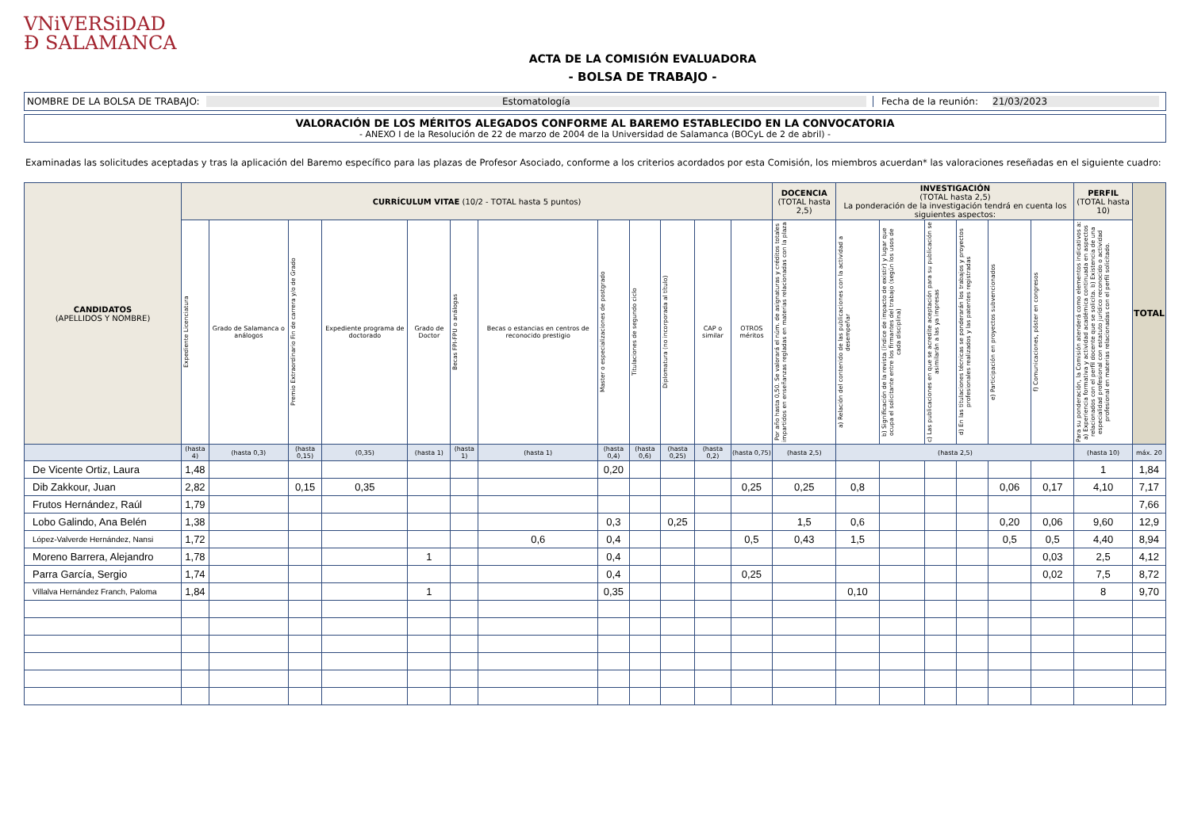VNiVERSiDAD
Ð SALAMANCA
ACTA DE LA COMISIÓN EVALUADORA
- BOLSA DE TRABAJO -
NOMBRE DE LA BOLSA DE TRABAJO: Estomatología Fecha de la reunión: 21/03/2023
VALORACIÓN DE LOS MÉRITOS ALEGADOS CONFORME AL BAREMO ESTABLECIDO EN LA CONVOCATORIA
- ANEXO I de la Resolución de 22 de marzo de 2004 de la Universidad de Salamanca (BOCyL de 2 de abril) -
Examinadas las solicitudes aceptadas y tras la aplicación del Baremo específico para las plazas de Profesor Asociado, conforme a los criterios acordados por esta Comisión, los miembros acuerdan* las valoraciones reseñadas en el siguiente cuadro:
| CANDIDATOS (APELLIDOS Y NOMBRE) | CURRÍCULUM VITAE (10/2 - TOTAL hasta 5 puntos) | | | | | | | | | | | | DOCENCIA (TOTAL hasta 2,5) | INVESTIGACIÓN (TOTAL hasta 2,5) La ponderación de la investigación tendrá en cuenta los siguientes aspectos: | | | | | | PERFIL (TOTAL hasta 10) | TOTAL |
| --- | --- | --- | --- | --- | --- | --- | --- | --- | --- | --- | --- | --- | --- | --- | --- | --- | --- | --- | --- | --- | --- |
| | Expediente Licenciatura | Grado de Salamanca o análogos | Premio Extraordinario Fin de carrera y/o de Grado | Expediente programa de doctorado | Grado de Doctor | Becas FPI-FPU o análogas | Becas o estancias en centros de reconocido prestigio | Master o especializaciones de postgrado | Titulaciones de segundo ciclo | Diplomatura (no incorporada al título) | CAP o similar | OTROS méritos | Por año hasta 0,50. Se valorará el núm. de asignaturas y créditos totales impartidos en enseñanzas regladas en materias relacionadas con la plaza | a) Relación del contenido de las publicaciones con la actividad a desempeñar | b) Significación de la revista (índice de impacto de existir) y lugar que ocupa el solicitante entre los firmantes del trabajo (según los usos de cada disciplina) | c) Las publicaciones en que se acredite aceptación para su publicación se asimilarán a las ya impresas | d) En las titulaciones técnicas se ponderarán los trabajos y proyectos profesionales realizados y las patentes registradas | e) Participación en proyectos subvencionados | f) Comunicaciones, póster en congresos | Para su ponderación, la Comisión atenderá como elementos indicativos a: a) Experiencia formativa y actividad académica continuada en aspectos relacionados con el perfil docente que se solicita. b) Existencia de una especialidad profesional con estatuto jurídico reconocido o actividad profesional en materias relacionadas con el perfil solicitado. | |
| | (hasta 4) | (hasta 0,3) | (hasta 0,15) | (0,35) | (hasta 1) | (hasta 1) | (hasta 1) | (hasta 0,4) | (hasta 0,6) | (hasta 0,25) | (hasta 0,2) | (hasta 0,75) | (hasta 2,5) | (hasta 2,5) | | | | | | (hasta 10) | máx. 20 |
| De Vicente Ortiz, Laura | 1,48 | | | | | | | 0,20 | | | | | | | | | | | | 1 | 1,84 |
| Dib Zakkour, Juan | 2,82 | | 0,15 | 0,35 | | | | | | | | 0,25 | 0,25 | 0,8 | | | | 0,06 | 0,17 | 4,10 | 7,17 |
| Frutos Hernández, Raúl | 1,79 | | | | | | | | | | | | | | | | | | | | 7,66 |
| Lobo Galindo, Ana Belén | 1,38 | | | | | | | 0,3 | | 0,25 | | | 1,5 | 0,6 | | | | 0,20 | 0,06 | 9,60 | 12,9 |
| López-Valverde Hernández, Nansi | 1,72 | | | | | | 0,6 | 0,4 | | | | 0,5 | 0,43 | 1,5 | | | | 0,5 | 0,5 | 4,40 | 8,94 |
| Moreno Barrera, Alejandro | 1,78 | | | | 1 | | | 0,4 | | | | | | | | | | | 0,03 | 2,5 | 4,12 |
| Parra García, Sergio | 1,74 | | | | | | | 0,4 | | | | 0,25 | | | | | | | 0,02 | 7,5 | 8,72 |
| Villalva Hernández Franch, Paloma | 1,84 | | | | 1 | | | 0,35 | | | | | | 0,10 | | | | | | 8 | 9,70 |